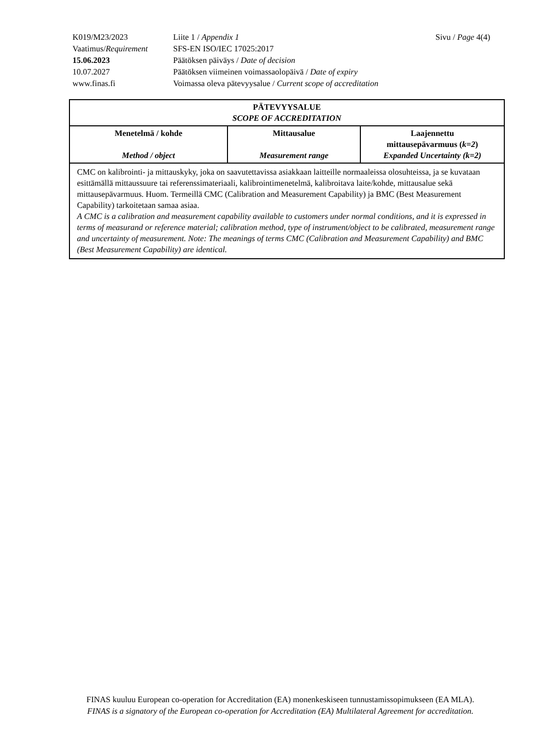| K019/M23/2023 | Liite 1 / Appendix 1 | Sivu / Page 4(4) |
| Vaatimus/ Requirement | SFS-EN ISO/IEC 17025:2017 | |
| 15.06.2023 | Päätöksen päiväys / Date of decision | |
| 10.07.2027 | Päätöksen viimeinen voimassaolopäivä / Date of expiry | |
| www.finas.fi | Voimassa oleva pätevyysalue / Current scope of accreditation | |
| PÄTEVYYSALUE SCOPE OF ACCREDITATION | | |
| --- | --- | --- |
| Menetelmä / kohde Method / object | Mittausalue Measurement range | Laajennettu mittausepävarmuus ( k=2 ) Expanded Uncertainty (k=2) |
| CMC on kalibrointi- ja mittauskyky, joka on saavutettavissa asiakkaan laitteille normaaleissa olosuhteissa, ja se kuvataan esittämällä mittaussuure tai referenssimateriaali, kalibrointimenetelmä, kalibroitava laite/kohde, mittausalue sekä mittausepävarmuus. Huom. Termeillä CMC (Calibration and Measurement Capability) ja BMC (Best Measurement Capability) tarkoitetaan samaa asiaa. A CMC is a calibration and measurement capability available to customers under normal conditions, and it is expressed in terms of measurand or reference material; calibration method, type of instrument/object to be calibrated, measurement range and uncertainty of measurement. Note: The meanings of terms CMC (Calibration and Measurement Capability) and BMC (Best Measurement Capability) are identical. | | |
FINAS kuuluu European co-operation for Accreditation (EA) monenkeskiseen tunnustamissopimukseen (EA MLA).
FINAS is a signatory of the European co-operation for Accreditation (EA) Multilateral Agreement for accreditation.